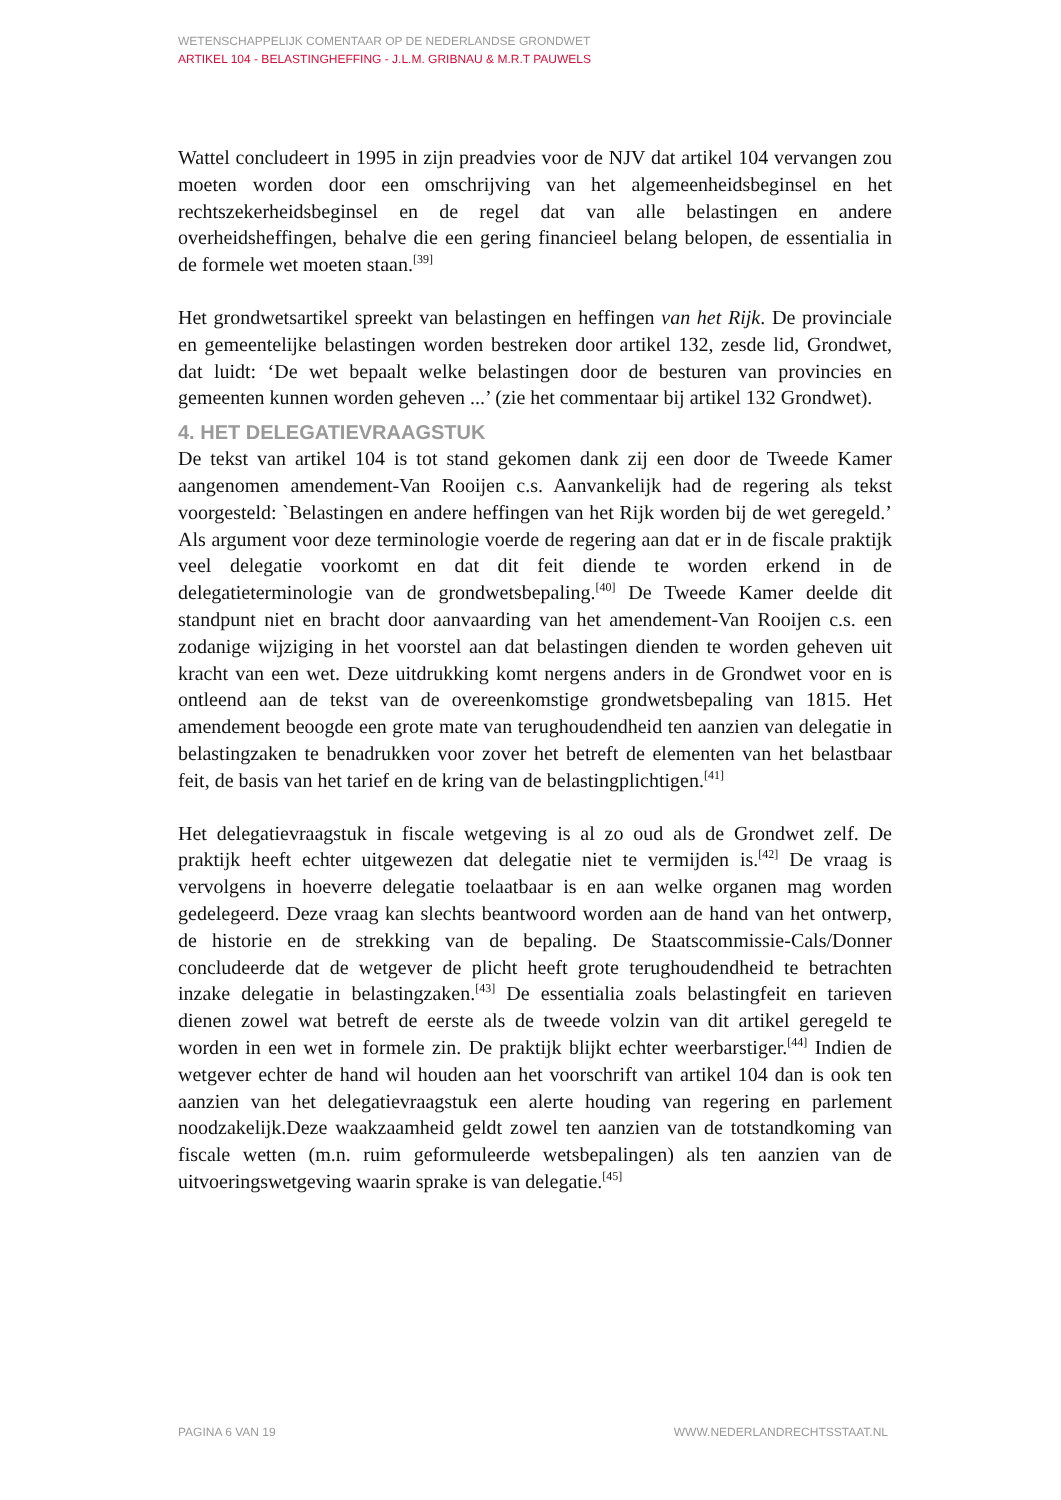WETENSCHAPPELIJK COMENTAAR OP DE NEDERLANDSE GRONDWET
ARTIKEL 104 - BELASTINGHEFFING - J.L.M. GRIBNAU & M.R.T PAUWELS
Wattel concludeert in 1995 in zijn preadvies voor de NJV dat artikel 104 vervangen zou moeten worden door een omschrijving van het algemeenheidsbeginsel en het rechtszekerheidsbeginsel en de regel dat van alle belastingen en andere overheidsheffingen, behalve die een gering financieel belang belopen, de essentialia in de formele wet moeten staan.<sup>[39]</sup>
Het grondwetsartikel spreekt van belastingen en heffingen van het Rijk. De provinciale en gemeentelijke belastingen worden bestreken door artikel 132, zesde lid, Grondwet, dat luidt: ‘De wet bepaalt welke belastingen door de besturen van provincies en gemeenten kunnen worden geheven ...’ (zie het commentaar bij artikel 132 Grondwet).
4. HET DELEGATIEVRAAGSTUK
De tekst van artikel 104 is tot stand gekomen dank zij een door de Tweede Kamer aangenomen amendement-Van Rooijen c.s. Aanvankelijk had de regering als tekst voorgesteld: `Belastingen en andere heffingen van het Rijk worden bij de wet geregeld.’ Als argument voor deze terminologie voerde de regering aan dat er in de fiscale praktijk veel delegatie voorkomt en dat dit feit diende te worden erkend in de delegatieterminologie van de grondwetsbepaling.<sup>[40]</sup> De Tweede Kamer deelde dit standpunt niet en bracht door aanvaarding van het amendement-Van Rooijen c.s. een zodanige wijziging in het voorstel aan dat belastingen dienden te worden geheven uit kracht van een wet. Deze uitdrukking komt nergens anders in de Grondwet voor en is ontleend aan de tekst van de overeenkomstige grondwetsbepaling van 1815. Het amendement beoogde een grote mate van terughoudendheid ten aanzien van delegatie in belastingzaken te benadrukken voor zover het betreft de elementen van het belastbaar feit, de basis van het tarief en de kring van de belastingplichtigen.<sup>[41]</sup>
Het delegatievraagstuk in fiscale wetgeving is al zo oud als de Grondwet zelf. De praktijk heeft echter uitgewezen dat delegatie niet te vermijden is.<sup>[42]</sup> De vraag is vervolgens in hoeverre delegatie toelaatbaar is en aan welke organen mag worden gedelegeerd. Deze vraag kan slechts beantwoord worden aan de hand van het ontwerp, de historie en de strekking van de bepaling. De Staatscommissie-Cals/Donner concludeerde dat de wetgever de plicht heeft grote terughoudendheid te betrachten inzake delegatie in belastingzaken.<sup>[43]</sup> De essentialia zoals belastingfeit en tarieven dienen zowel wat betreft de eerste als de tweede volzin van dit artikel geregeld te worden in een wet in formele zin. De praktijk blijkt echter weerbarstiger.<sup>[44]</sup> Indien de wetgever echter de hand wil houden aan het voorschrift van artikel 104 dan is ook ten aanzien van het delegatievraagstuk een alerte houding van regering en parlement noodzakelijk.Deze waakzaamheid geldt zowel ten aanzien van de totstandkoming van fiscale wetten (m.n. ruim geformuleerde wetsbepalingen) als ten aanzien van de uitvoeringswetgeving waarin sprake is van delegatie.<sup>[45]</sup>
PAGINA 6 VAN 19 WWW.NEDERLANDRECHTSSTAAT.NL